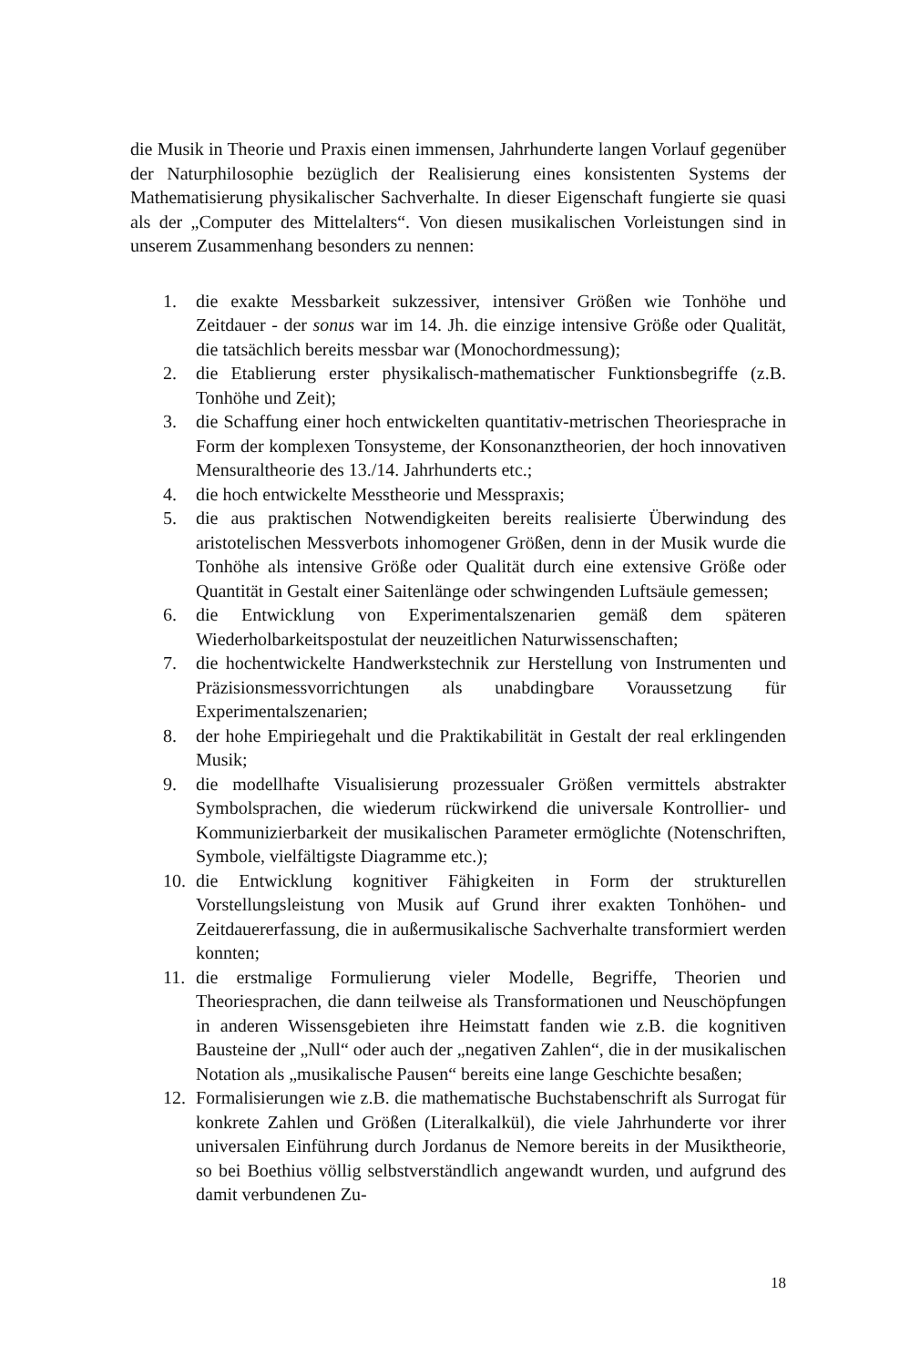die Musik in Theorie und Praxis einen immensen, Jahrhunderte langen Vorlauf gegenüber der Naturphilosophie bezüglich der Realisierung eines konsistenten Systems der Mathematisierung physikalischer Sachverhalte. In dieser Eigenschaft fungierte sie quasi als der „Computer des Mittelalters“. Von diesen musikalischen Vorleistungen sind in unserem Zusammenhang besonders zu nennen:
1. die exakte Messbarkeit sukzessiver, intensiver Größen wie Tonhöhe und Zeitdauer - der sonus war im 14. Jh. die einzige intensive Größe oder Qualität, die tatsächlich bereits messbar war (Monochordmessung);
2. die Etablierung erster physikalisch-mathematischer Funktionsbegriffe (z.B. Tonhöhe und Zeit);
3. die Schaffung einer hoch entwickelten quantitativ-metrischen Theoriesprache in Form der komplexen Tonsysteme, der Konsonanztheorien, der hoch innovativen Mensuraltheorie des 13./14. Jahrhunderts etc.;
4. die hoch entwickelte Messtheorie und Messpraxis;
5. die aus praktischen Notwendigkeiten bereits realisierte Überwindung des aristotelischen Messverbots inhomogener Größen, denn in der Musik wurde die Tonhöhe als intensive Größe oder Qualität durch eine extensive Größe oder Quantität in Gestalt einer Saitenlänge oder schwingenden Luftsäule gemessen;
6. die Entwicklung von Experimentalszenarien gemäß dem späteren Wiederholbarkeitspostulat der neuzeitlichen Naturwissenschaften;
7. die hochentwickelte Handwerkstechnik zur Herstellung von Instrumenten und Präzisionsmessvorrichtungen als unabdingbare Voraussetzung für Experimentalszenarien;
8. der hohe Empiriegehalt und die Praktikabilität in Gestalt der real erklingenden Musik;
9. die modellhafte Visualisierung prozessualer Größen vermittels abstrakter Symbolsprachen, die wiederum rückwirkend die universale Kontrollier- und Kommunizierbarkeit der musikalischen Parameter ermöglichte (Notenschriften, Symbole, vielfältigste Diagramme etc.);
10. die Entwicklung kognitiver Fähigkeiten in Form der strukturellen Vorstellungsleistung von Musik auf Grund ihrer exakten Tonhöhen- und Zeitdauererfassung, die in außermusikalische Sachverhalte transformiert werden konnten;
11. die erstmalige Formulierung vieler Modelle, Begriffe, Theorien und Theoriesprachen, die dann teilweise als Transformationen und Neuschöpfungen in anderen Wissensgebieten ihre Heimstatt fanden wie z.B. die kognitiven Bausteine der „Null“ oder auch der „negativen Zahlen“, die in der musikalischen Notation als „musikalische Pausen“ bereits eine lange Geschichte besaßen;
12. Formalisierungen wie z.B. die mathematische Buchstabenschrift als Surrogat für konkrete Zahlen und Größen (Literalkalkül), die viele Jahrhunderte vor ihrer universalen Einführung durch Jordanus de Nemore bereits in der Musiktheorie, so bei Boethius völlig selbstverständlich angewandt wurden, und aufgrund des damit verbundenen Zu-
18